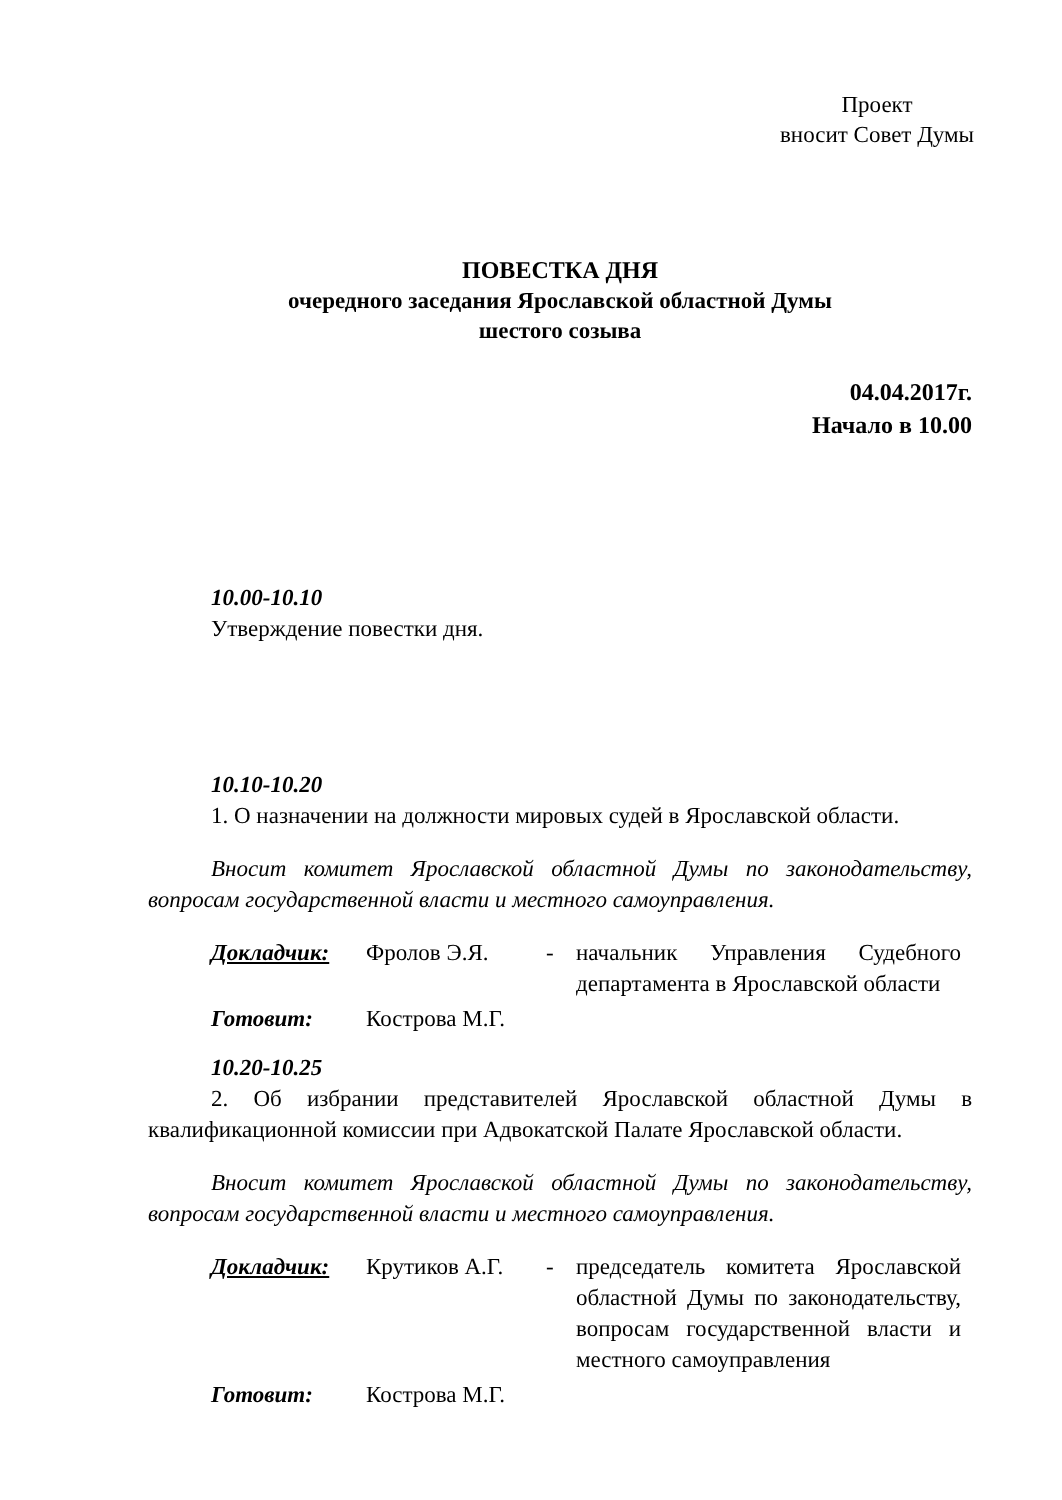Проект
вносит Совет Думы
ПОВЕСТКА ДНЯ
очередного заседания Ярославской областной Думы
шестого созыва
04.04.2017г.
Начало в 10.00
10.00-10.10
Утверждение повестки дня.
10.10-10.20
1. О назначении на должности мировых судей в Ярославской области.
Вносит комитет Ярославской областной Думы по законодательству, вопросам государственной власти и местного самоуправления.
| Докладчик: | Фролов Э.Я. | - | начальник Управления Судебного департамента в Ярославской области |
| Готовит: | Кострова М.Г. | | |
10.20-10.25
2. Об избрании представителей Ярославской областной Думы в квалификационной комиссии при Адвокатской Палате Ярославской области.
Вносит комитет Ярославской областной Думы по законодательству, вопросам государственной власти и местного самоуправления.
| Докладчик: | Крутиков А.Г. | - | председатель комитета Ярославской областной Думы по законодательству, вопросам государственной власти и местного самоуправления |
| Готовит: | Кострова М.Г. | | |